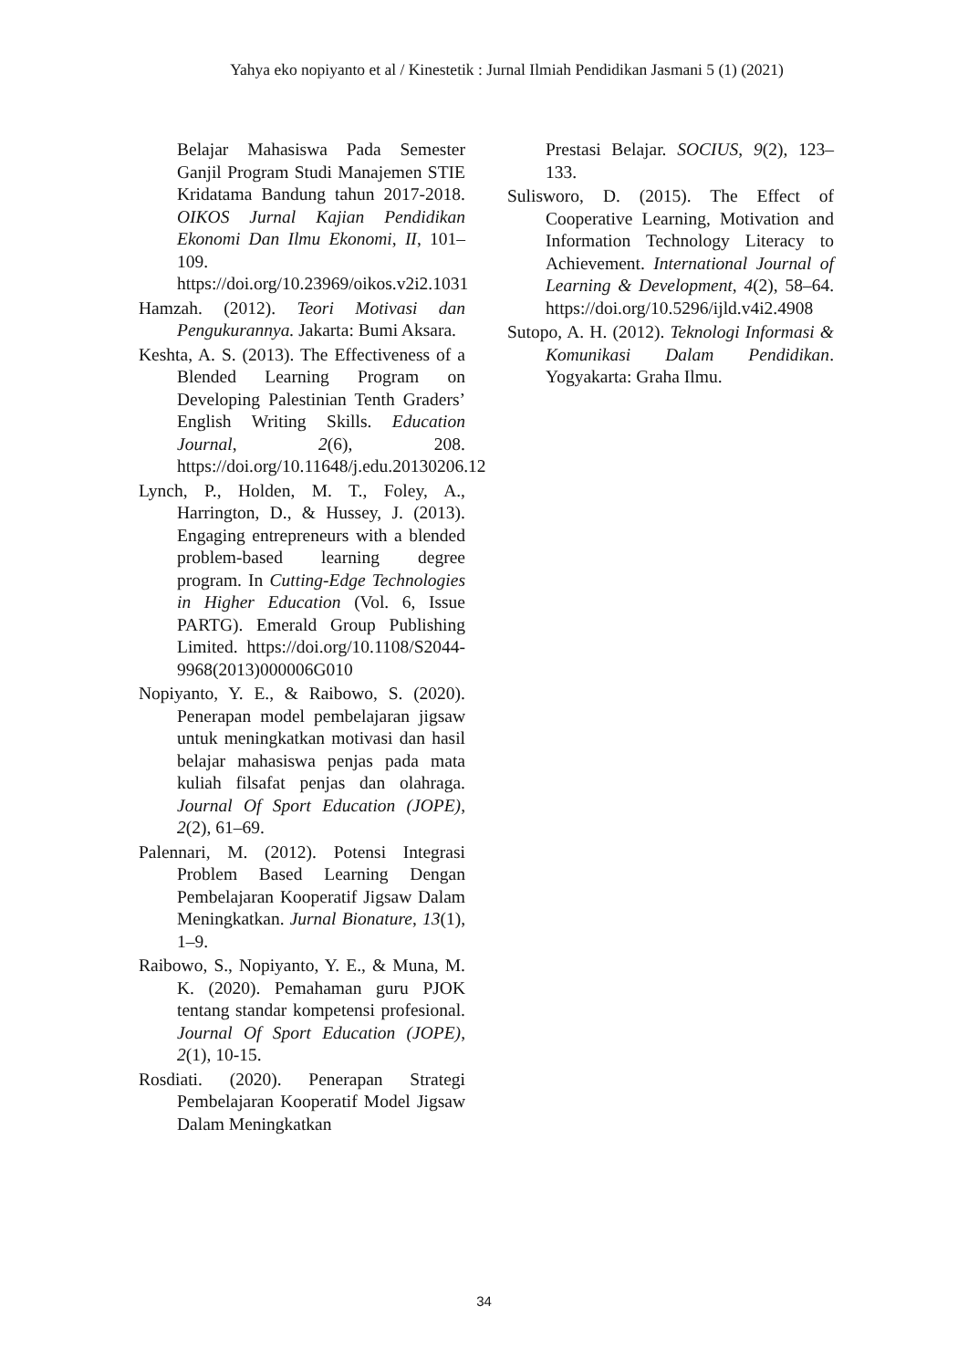Yahya eko nopiyanto et al / Kinestetik : Jurnal Ilmiah Pendidikan Jasmani 5 (1) (2021)
Belajar Mahasiswa Pada Semester Ganjil Program Studi Manajemen STIE Kridatama Bandung tahun 2017-2018. OIKOS Jurnal Kajian Pendidikan Ekonomi Dan Ilmu Ekonomi, II, 101–109. https://doi.org/10.23969/oikos.v2i2.1031
Hamzah. (2012). Teori Motivasi dan Pengukurannya. Jakarta: Bumi Aksara.
Keshta, A. S. (2013). The Effectiveness of a Blended Learning Program on Developing Palestinian Tenth Graders’ English Writing Skills. Education Journal, 2(6), 208. https://doi.org/10.11648/j.edu.20130206.12
Lynch, P., Holden, M. T., Foley, A., Harrington, D., & Hussey, J. (2013). Engaging entrepreneurs with a blended problem-based learning degree program. In Cutting-Edge Technologies in Higher Education (Vol. 6, Issue PARTG). Emerald Group Publishing Limited. https://doi.org/10.1108/S2044-9968(2013)000006G010
Nopiyanto, Y. E., & Raibowo, S. (2020). Penerapan model pembelajaran jigsaw untuk meningkatkan motivasi dan hasil belajar mahasiswa penjas pada mata kuliah filsafat penjas dan olahraga. Journal Of Sport Education (JOPE), 2(2), 61–69.
Palennari, M. (2012). Potensi Integrasi Problem Based Learning Dengan Pembelajaran Kooperatif Jigsaw Dalam Meningkatkan. Jurnal Bionature, 13(1), 1–9.
Raibowo, S., Nopiyanto, Y. E., & Muna, M. K. (2020). Pemahaman guru PJOK tentang standar kompetensi profesional. Journal Of Sport Education (JOPE), 2(1), 10-15.
Rosdiati. (2020). Penerapan Strategi Pembelajaran Kooperatif Model Jigsaw Dalam Meningkatkan
Prestasi Belajar. SOCIUS, 9(2), 123–133.
Sulisworo, D. (2015). The Effect of Cooperative Learning, Motivation and Information Technology Literacy to Achievement. International Journal of Learning & Development, 4(2), 58–64. https://doi.org/10.5296/ijld.v4i2.4908
Sutopo, A. H. (2012). Teknologi Informasi & Komunikasi Dalam Pendidikan. Yogyakarta: Graha Ilmu.
34